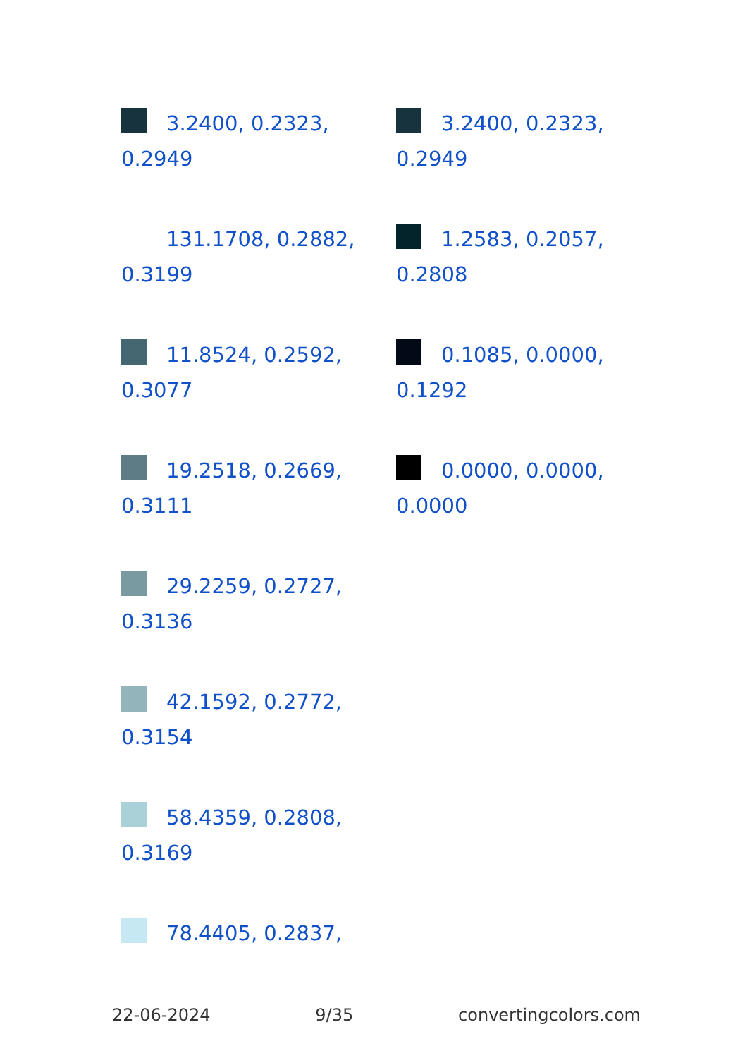3.2400, 0.2323,
0.2949
131.1708, 0.2882,
0.3199
11.8524, 0.2592,
0.3077
19.2518, 0.2669,
0.3111
29.2259, 0.2727,
0.3136
42.1592, 0.2772,
0.3154
58.4359, 0.2808,
0.3169
78.4405, 0.2837,
3.2400, 0.2323,
0.2949
1.2583, 0.2057,
0.2808
0.1085, 0.0000,
0.1292
0.0000, 0.0000,
0.0000
22-06-2024 9/35 convertingcolors.com